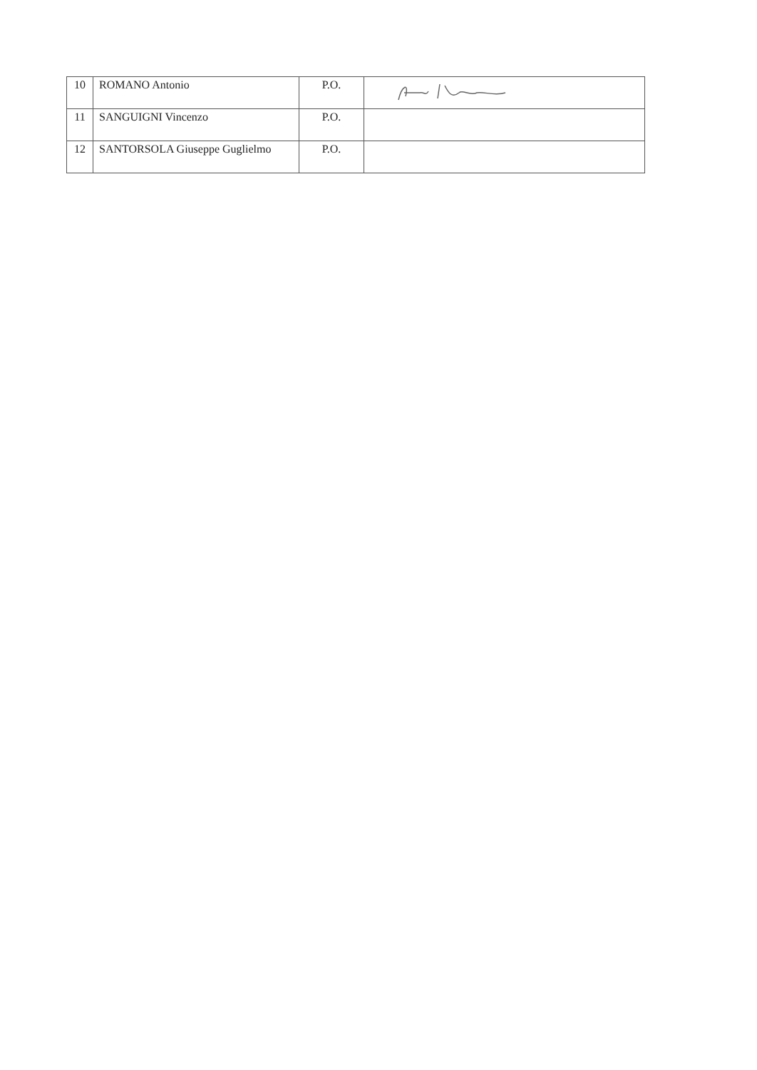| 10 | ROMANO Antonio | P.O. | |
| 11 | SANGUIGNI Vincenzo | P.O. | |
| 12 | SANTORSOLA Giuseppe Guglielmo | P.O. | |